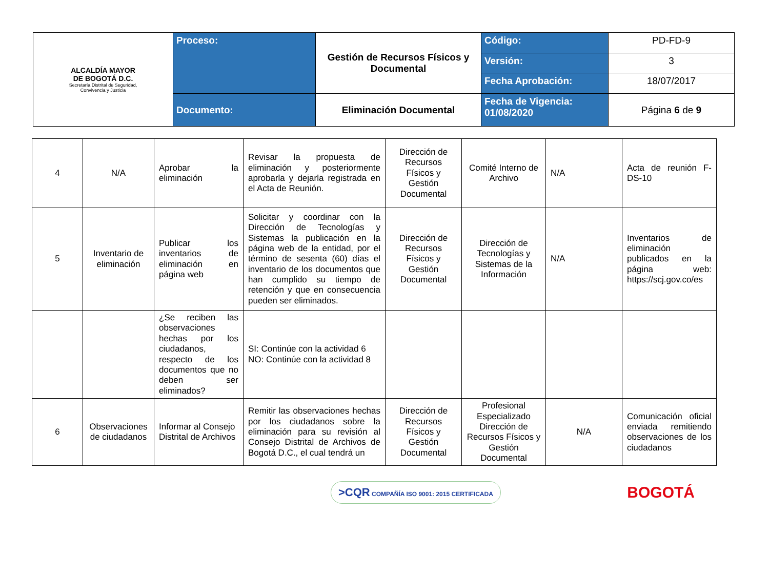| ALCALDÍA MAYOR DE BOGOTÁ D.C. Secretaría Distrital de Seguridad, Convivencia y Justicia | Proceso: | Gestión de Recursos Físicos y Documental | Código: | PD-FD-9 |
| | | | Versión: | 3 |
| | | | Fecha Aprobación: | 18/07/2017 |
| | Documento: | Eliminación Documental | Fecha de Vigencia: 01/08/2020 | Página 6 de 9 |
| 4 | N/A | Aprobar la eliminación | Revisar la propuesta de eliminación y posteriormente aprobarla y dejarla registrada en el Acta de Reunión. | Dirección de Recursos Físicos y Gestión Documental | Comité Interno de Archivo | N/A | Acta de reunión F-DS-10 |
| 5 | Inventario de eliminación | Publicar los inventarios de eliminación en página web | Solicitar y coordinar con la Dirección de Tecnologías y Sistemas la publicación en la página web de la entidad, por el término de sesenta (60) días el inventario de los documentos que han cumplido su tiempo de retención y que en consecuencia pueden ser eliminados. | Dirección de Recursos Físicos y Gestión Documental | Dirección de Tecnologías y Sistemas de la Información | N/A | Inventarios de eliminación publicados en la página web: https://scj.gov.co/es |
| | | ¿Se reciben las observaciones hechas por los ciudadanos, respecto de los documentos que no deben ser eliminados? | SI: Continúe con la actividad 6 NO: Continúe con la actividad 8 | | | | |
| 6 | Observaciones de ciudadanos | Informar al Consejo Distrital de Archivos | Remitir las observaciones hechas por los ciudadanos sobre la eliminación para su revisión al Consejo Distrital de Archivos de Bogotá D.C., el cual tendrá un | Dirección de Recursos Físicos y Gestión Documental | Profesional Especializado Dirección de Recursos Físicos y Gestión Documental | N/A | Comunicación oficial enviada remitiendo observaciones de los ciudadanos |
>CQR COMPAÑÍA ISO 9001: 2015 CERTIFICADA
BOGOTÁ